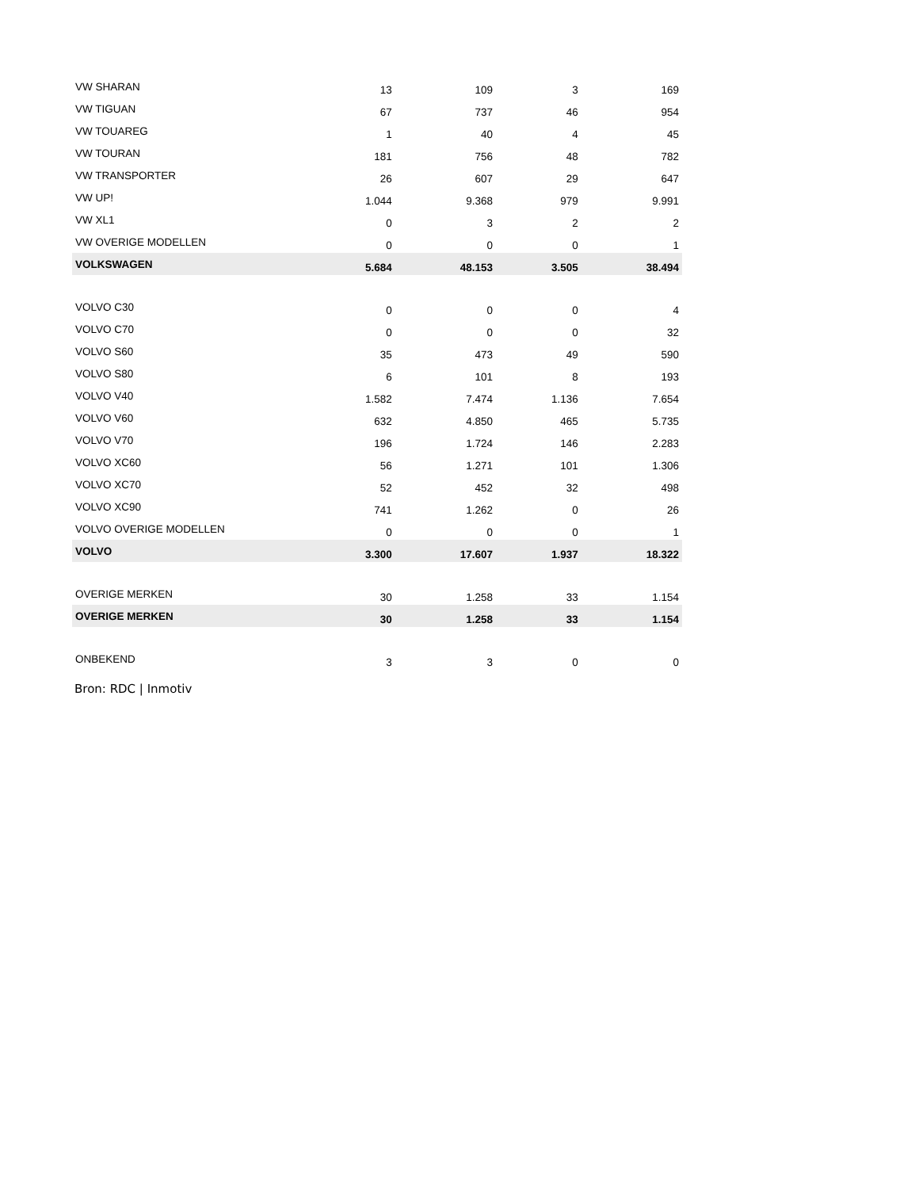| VW SHARAN | 13 | 109 | 3 | 169 |
| VW TIGUAN | 67 | 737 | 46 | 954 |
| VW TOUAREG | 1 | 40 | 4 | 45 |
| VW TOURAN | 181 | 756 | 48 | 782 |
| VW TRANSPORTER | 26 | 607 | 29 | 647 |
| VW UP! | 1.044 | 9.368 | 979 | 9.991 |
| VW XL1 | 0 | 3 | 2 | 2 |
| VW OVERIGE MODELLEN | 0 | 0 | 0 | 1 |
| VOLKSWAGEN | 5.684 | 48.153 | 3.505 | 38.494 |
| VOLVO C30 | 0 | 0 | 0 | 4 |
| VOLVO C70 | 0 | 0 | 0 | 32 |
| VOLVO S60 | 35 | 473 | 49 | 590 |
| VOLVO S80 | 6 | 101 | 8 | 193 |
| VOLVO V40 | 1.582 | 7.474 | 1.136 | 7.654 |
| VOLVO V60 | 632 | 4.850 | 465 | 5.735 |
| VOLVO V70 | 196 | 1.724 | 146 | 2.283 |
| VOLVO XC60 | 56 | 1.271 | 101 | 1.306 |
| VOLVO XC70 | 52 | 452 | 32 | 498 |
| VOLVO XC90 | 741 | 1.262 | 0 | 26 |
| VOLVO OVERIGE MODELLEN | 0 | 0 | 0 | 1 |
| VOLVO | 3.300 | 17.607 | 1.937 | 18.322 |
| OVERIGE MERKEN | 30 | 1.258 | 33 | 1.154 |
| OVERIGE MERKEN | 30 | 1.258 | 33 | 1.154 |
| ONBEKEND | 3 | 3 | 0 | 0 |
Bron: RDC | Inmotiv